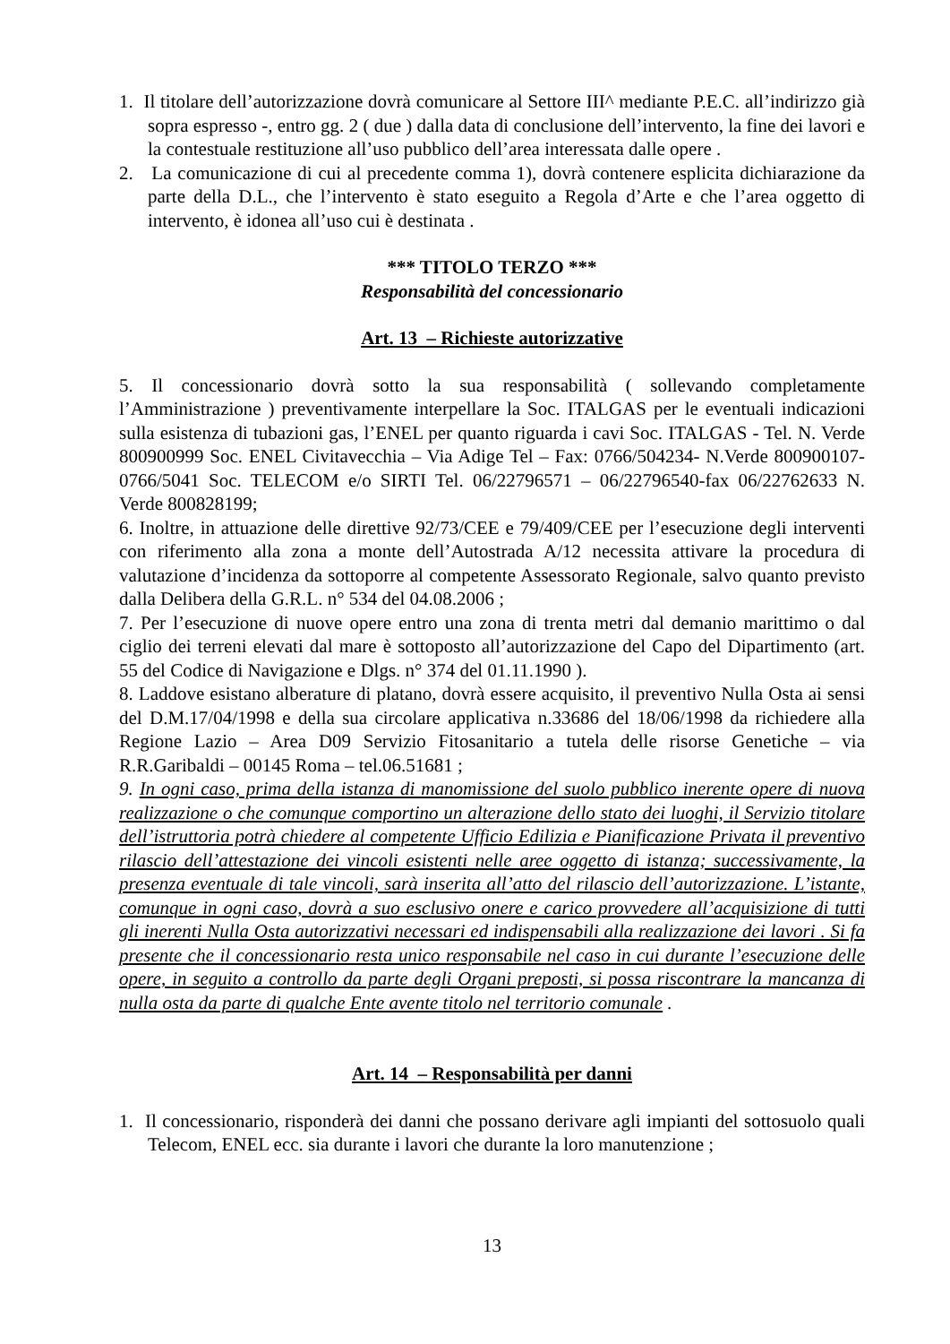1. Il titolare dell’autorizzazione dovrà comunicare al Settore III^ mediante P.E.C. all’indirizzo già sopra espresso -, entro gg. 2 ( due ) dalla data di conclusione dell’intervento, la fine dei lavori e la contestuale restituzione all’uso pubblico dell’area interessata dalle opere .
2. La comunicazione di cui al precedente comma 1), dovrà contenere esplicita dichiarazione da parte della D.L., che l’intervento è stato eseguito a Regola d’Arte e che l’area oggetto di intervento, è idonea all’uso cui è destinata .
*** TITOLO TERZO ***
Responsabilità del concessionario
Art. 13 – Richieste autorizzative
5. Il concessionario dovrà sotto la sua responsabilità ( sollevando completamente l’Amministrazione ) preventivamente interpellare la Soc. ITALGAS per le eventuali indicazioni sulla esistenza di tubazioni gas, l’ENEL per quanto riguarda i cavi Soc. ITALGAS - Tel. N. Verde 800900999 Soc. ENEL Civitavecchia – Via Adige Tel – Fax: 0766/504234- N.Verde 800900107-0766/5041 Soc. TELECOM e/o SIRTI Tel. 06/22796571 – 06/22796540-fax 06/22762633 N. Verde 800828199;
6. Inoltre, in attuazione delle direttive 92/73/CEE e 79/409/CEE per l’esecuzione degli interventi con riferimento alla zona a monte dell’Autostrada A/12 necessita attivare la procedura di valutazione d’incidenza da sottoporre al competente Assessorato Regionale, salvo quanto previsto dalla Delibera della G.R.L. n° 534 del 04.08.2006 ;
7. Per l’esecuzione di nuove opere entro una zona di trenta metri dal demanio marittimo o dal ciglio dei terreni elevati dal mare è sottoposto all’autorizzazione del Capo del Dipartimento (art. 55 del Codice di Navigazione e Dlgs. n° 374 del 01.11.1990 ).
8. Laddove esistano alberature di platano, dovrà essere acquisito, il preventivo Nulla Osta ai sensi del D.M.17/04/1998 e della sua circolare applicativa n.33686 del 18/06/1998 da richiedere alla Regione Lazio – Area D09 Servizio Fitosanitario a tutela delle risorse Genetiche – via R.R.Garibaldi – 00145 Roma – tel.06.51681 ;
9. In ogni caso, prima della istanza di manomissione del suolo pubblico inerente opere di nuova realizzazione o che comunque comportino un alterazione dello stato dei luoghi, il Servizio titolare dell’istruttoria potrà chiedere al competente Ufficio Edilizia e Pianificazione Privata il preventivo rilascio dell’attestazione dei vincoli esistenti nelle aree oggetto di istanza; successivamente, la presenza eventuale di tale vincoli, sarà inserita all’atto del rilascio dell’autorizzazione. L’istante, comunque in ogni caso, dovrà a suo esclusivo onere e carico provvedere all’acquisizione di tutti gli inerenti Nulla Osta autorizzativi necessari ed indispensabili alla realizzazione dei lavori . Si fa presente che il concessionario resta unico responsabile nel caso in cui durante l’esecuzione delle opere, in seguito a controllo da parte degli Organi preposti, si possa riscontrare la mancanza di nulla osta da parte di qualche Ente avente titolo nel territorio comunale .
Art. 14 – Responsabilità per danni
1. Il concessionario, risponderà dei danni che possano derivare agli impianti del sottosuolo quali Telecom, ENEL ecc. sia durante i lavori che durante la loro manutenzione ;
13